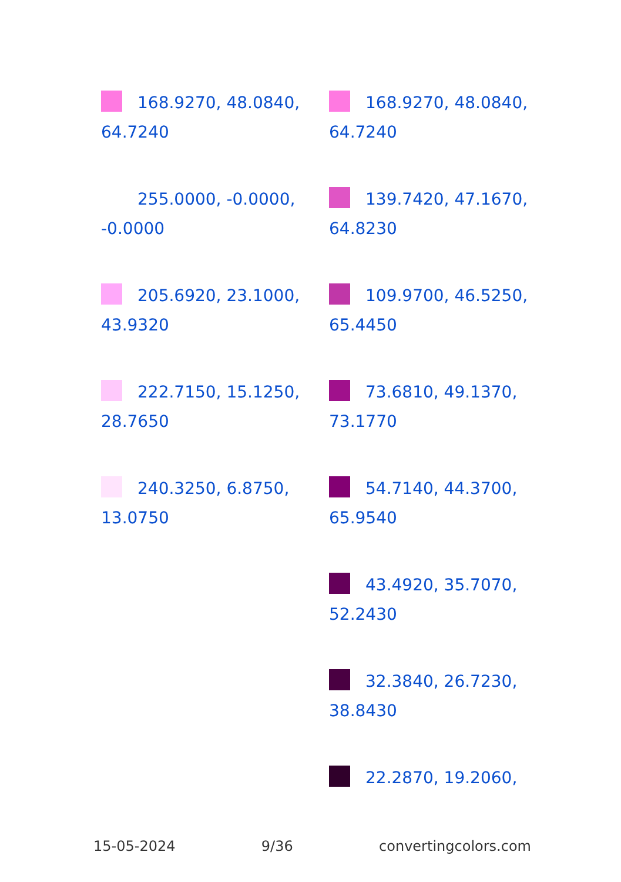168.9270, 48.0840, 64.7240
255.0000, -0.0000, -0.0000
205.6920, 23.1000, 43.9320
222.7150, 15.1250, 28.7650
240.3250, 6.8750, 13.0750
168.9270, 48.0840, 64.7240
139.7420, 47.1670, 64.8230
109.9700, 46.5250, 65.4450
73.6810, 49.1370, 73.1770
54.7140, 44.3700, 65.9540
43.4920, 35.7070, 52.2430
32.3840, 26.7230, 38.8430
22.2870, 19.2060,
15-05-2024 9/36 convertingcolors.com